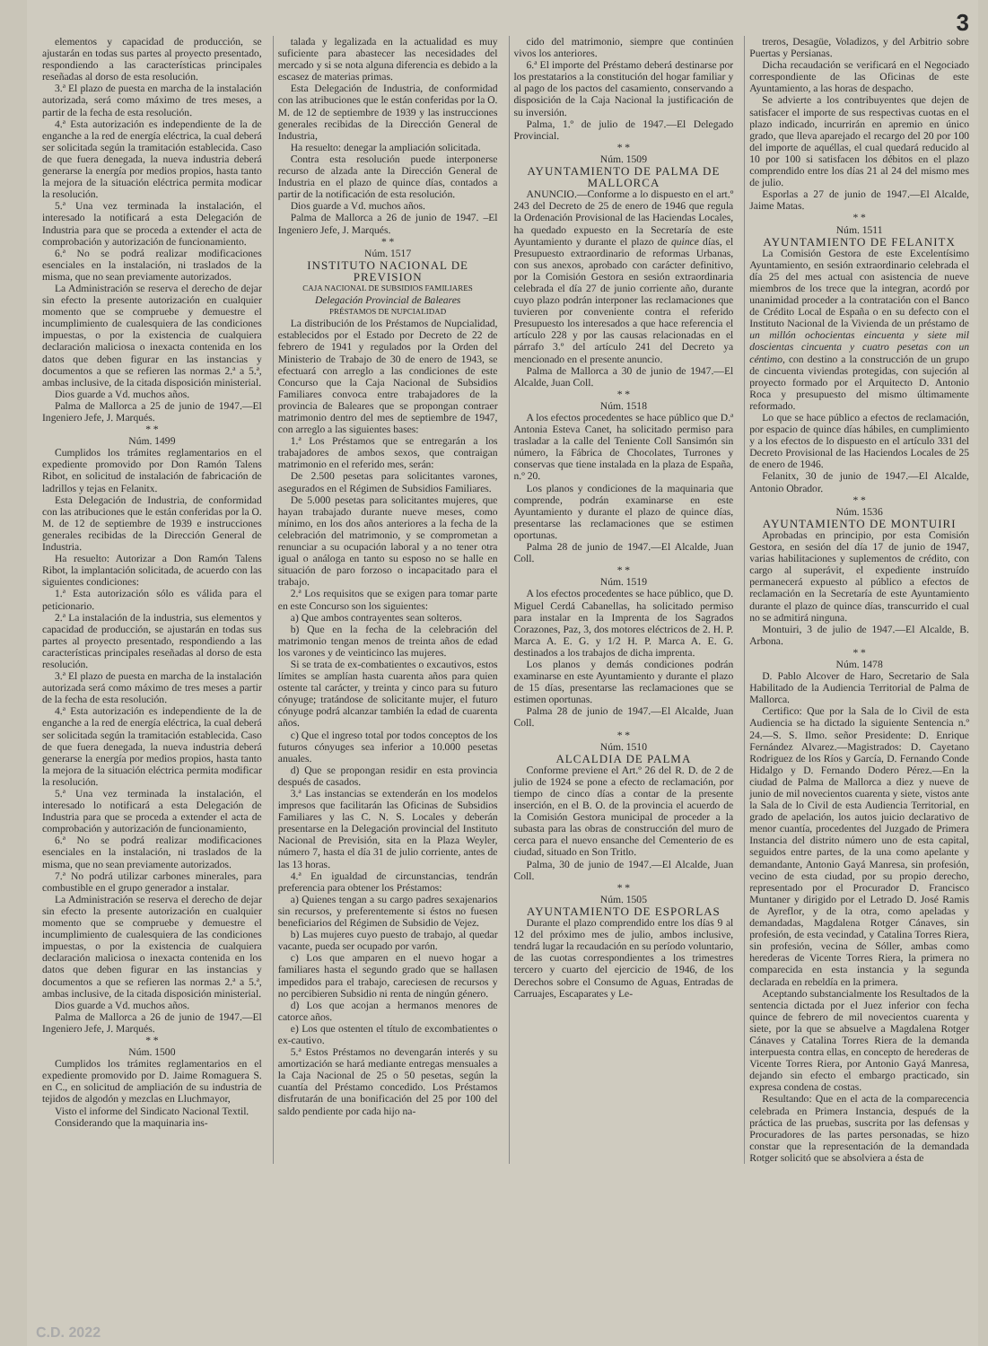3
elementos y capacidad de producción, se ajustarán en todas sus partes al proyecto presentado, respondiendo a las características principales reseñadas al dorso de esta resolución.
3.ª El plazo de puesta en marcha de la instalación autorizada, será como máximo de tres meses, a partir de la fecha de esta resolución.
4.ª Esta autorización es independiente de la de enganche a la red de energía eléctrica, la cual deberá ser solicitada según la tramitación establecida. Caso de que fuera denegada, la nueva industria deberá generarse la energía por medios propios, hasta tanto la mejora de la situación eléctrica permita modicar la resolución.
5.ª Una vez terminada la instalación, el interesado la notificará a esta Delegación de Industria para que se proceda a extender el acta de comprobación y autorización de funcionamiento.
6.ª No se podrá realizar modificaciones esenciales en la instalación, ni traslados de la misma, que no sean previamente autorizados.
La Administración se reserva el derecho de dejar sin efecto la presente autorización en cualquier momento que se compruebe y demuestre el incumplimiento de cualesquiera de las condiciones impuestas, o por la existencia de cualquiera declaración maliciosa o inexacta contenida en los datos que deben figurar en las instancias y documentos a que se refieren las normas 2.ª a 5.ª, ambas inclusive, de la citada disposición ministerial.
Dios guarde a Vd. muchos años.
Palma de Mallorca a 25 de junio de 1947.—El Ingeniero Jefe, J. Marqués.
* *
Núm. 1499
Cumplidos los trámites reglamentarios en el expediente promovido por Don Ramón Talens Ribot, en solicitud de instalación de fabricación de ladrillos y tejas en Felanitx.
Esta Delegación de Industria, de conformidad con las atribuciones que le están conferidas por la O. M. de 12 de septiembre de 1939 e instrucciones generales recibidas de la Dirección General de Industria.
Ha resuelto: Autorizar a Don Ramón Talens Ribot, la implantación solicitada, de acuerdo con las siguientes condiciones:
1.ª Esta autorización sólo es válida para el peticionario.
2.ª La instalación de la industria, sus elementos y capacidad de producción, se ajustarán en todas sus partes al proyecto presentado, respondiendo a las características principales reseñadas al dorso de esta resolución.
3.ª El plazo de puesta en marcha de la instalación autorizada será como máximo de tres meses a partir de la fecha de esta resolución.
4.ª Esta autorización es independiente de la de enganche a la red de energía eléctrica, la cual deberá ser solicitada según la tramitación establecida. Caso de que fuera denegada, la nueva industria deberá generarse la energía por medios propios, hasta tanto la mejora de la situación eléctrica permita modificar la resolución.
5.ª Una vez terminada la instalación, el interesado lo notificará a esta Delegación de Industria para que se proceda a extender el acta de comprobación y autorización de funcionamiento,
6.ª No se podrá realizar modificaciones esenciales en la instalación, ni traslados de la misma, que no sean previamente autorizados.
7.ª No podrá utilizar carbones minerales, para combustible en el grupo generador a instalar.
La Administración se reserva el derecho de dejar sin efecto la presente autorización en cualquier momento que se compruebe y demuestre el incumplimiento de cualesquiera de las condiciones impuestas, o por la existencia de cualquiera declaración maliciosa o inexacta contenida en los datos que deben figurar en las instancias y documentos a que se refieren las normas 2.ª a 5.ª, ambas inclusive, de la citada disposición ministerial.
Dios guarde a Vd. muchos años.
Palma de Mallorca a 26 de junio de 1947.—El Ingeniero Jefe, J. Marqués.
* *
Núm. 1500
Cumplidos los trámites reglamentarios en el expediente promovido por D. Jaime Romaguera S. en C., en solicitud de ampliación de su industria de tejidos de algodón y mezclas en Lluchmayor,
Visto el informe del Sindicato Nacional Textil.
Considerando que la maquinaria ins-
talada y legalizada en la actualidad es muy suficiente para abastecer las necesidades del mercado y si se nota alguna diferencia es debido a la escasez de materias primas.
Esta Delegación de Industria, de conformidad con las atribuciones que le están conferidas por la O. M. de 12 de septiembre de 1939 y las instrucciones generales recibidas de la Dirección General de Industria,
Ha resuelto: denegar la ampliación solicitada.
Contra esta resolución puede interponerse recurso de alzada ante la Dirección General de Industria en el plazo de quince días, contados a partir de la notificación de esta resolución.
Dios guarde a Vd. muchos años.
Palma de Mallorca a 26 de junio de 1947. –El Ingeniero Jefe, J. Marqués.
* *
Núm. 1517
INSTITUTO NACIONAL DE PREVISION
CAJA NACIONAL DE SUBSIDIOS FAMILIARES
Delegación Provincial de Baleares
PRÉSTAMOS DE NUPCIALIDAD
La distribución de los Préstamos de Nupcialidad, establecidos por el Estado por Decreto de 22 de febrero de 1941 y regulados por la Orden del Ministerio de Trabajo de 30 de enero de 1943, se efectuará con arreglo a las condiciones de este Concurso que la Caja Nacional de Subsidios Familiares convoca entre trabajadores de la provincia de Baleares que se propongan contraer matrimonio dentro del mes de septiembre de 1947, con arreglo a las siguientes bases:
1.ª Los Préstamos que se entregarán a los trabajadores de ambos sexos, que contraigan matrimonio en el referido mes, serán:
De 2.500 pesetas para solicitantes varones, asegurados en el Régimen de Subsidios Familiares.
De 5.000 pesetas para solicitantes mujeres, que hayan trabajado durante nueve meses, como mínimo, en los dos años anteriores a la fecha de la celebración del matrimonio, y se comprometan a renunciar a su ocupación laboral y a no tener otra igual o análoga en tanto su esposo no se halle en situación de paro forzoso o incapacitado para el trabajo.
2.ª Los requisitos que se exigen para tomar parte en este Concurso son los siguientes:
a) Que ambos contrayentes sean solteros.
b) Que en la fecha de la celebración del matrimonio tengan menos de treinta años de edad los varones y de veinticinco las mujeres.
Si se trata de ex-combatientes o excautivos, estos límites se amplían hasta cuarenta años para quien ostente tal carácter, y treinta y cinco para su futuro cónyuge; tratándose de solicitante mujer, el futuro cónyuge podrá alcanzar también la edad de cuarenta años.
c) Que el ingreso total por todos conceptos de los futuros cónyuges sea inferior a 10.000 pesetas anuales.
d) Que se propongan residir en esta provincia después de casados.
3.ª Las instancias se extenderán en los modelos impresos que facilitarán las Oficinas de Subsidios Familiares y las C. N. S. Locales y deberán presentarse en la Delegación provincial del Instituto Nacional de Previsión, sita en la Plaza Weyler, número 7, hasta el día 31 de julio corriente, antes de las 13 horas.
4.ª En igualdad de circunstancias, tendrán preferencia para obtener los Préstamos:
a) Quienes tengan a su cargo padres sexajenarios sin recursos, y preferentemente si éstos no fuesen beneficiarios del Régimen de Subsidio de Vejez.
b) Las mujeres cuyo puesto de trabajo, al quedar vacante, pueda ser ocupado por varón.
c) Los que amparen en el nuevo hogar a familiares hasta el segundo grado que se hallasen impedidos para el trabajo, careciesen de recursos y no percibieren Subsidio ni renta de ningún género.
d) Los que acojan a hermanos menores de catorce años.
e) Los que ostenten el título de excombatientes o ex-cautivo.
5.ª Estos Préstamos no devengarán interés y su amortización se hará mediante entregas mensuales a la Caja Nacional de 25 o 50 pesetas, según la cuantía del Préstamo concedido. Los Préstamos disfrutarán de una bonificación del 25 por 100 del saldo pendiente por cada hijo na-
cido del matrimonio, siempre que continúen vivos los anteriores.
6.ª El importe del Préstamo deberá destinarse por los prestatarios a la constitución del hogar familiar y al pago de los pactos del casamiento, conservando a disposición de la Caja Nacional la justificación de su inversión.
Palma, 1.º de julio de 1947.—El Delegado Provincial.
* *
Núm. 1509
AYUNTAMIENTO DE PALMA DE MALLORCA
ANUNCIO.—Conforme a lo dispuesto en el art.º 243 del Decreto de 25 de enero de 1946 que regula la Ordenación Provisional de las Haciendas Locales, ha quedado expuesto en la Secretaría de este Ayuntamiento y durante el plazo de quince días, el Presupuesto extraordinario de reformas Urbanas, con sus anexos, aprobado con carácter definitivo, por la Comisión Gestora en sesión extraordinaria celebrada el día 27 de junio corriente año, durante cuyo plazo podrán interponer las reclamaciones que tuvieren por conveniente contra el referido Presupuesto los interesados a que hace referencia el artículo 228 y por las causas relacionadas en el párrafo 3.º del artículo 241 del Decreto ya mencionado en el presente anuncio.
Palma de Mallorca a 30 de junio de 1947.—El Alcalde, Juan Coll.
* *
Núm. 1518
A los efectos procedentes se hace público que D.ª Antonia Esteva Canet, ha solicitado permiso para trasladar a la calle del Teniente Coll Sansimón sin número, la Fábrica de Chocolates, Turrones y conservas que tiene instalada en la plaza de España, n.º 20.
Los planos y condiciones de la maquinaria que comprende, podrán examinarse en este Ayuntamiento y durante el plazo de quince días, presentarse las reclamaciones que se estimen oportunas.
Palma 28 de junio de 1947.—El Alcalde, Juan Coll.
* *
Núm. 1519
A los efectos procedentes se hace público, que D. Miguel Cerdá Cabanellas, ha solicitado permiso para instalar en la Imprenta de los Sagrados Corazones, Paz, 3, dos motores eléctricos de 2. H. P. Marca A. E. G. y 1/2 H. P. Marca A. E. G. destinados a los trabajos de dicha imprenta.
Los planos y demás condiciones podrán examinarse en este Ayuntamiento y durante el plazo de 15 días, presentarse las reclamaciones que se estimen oportunas.
Palma 28 de junio de 1947.—El Alcalde, Juan Coll.
* *
Núm. 1510
ALCALDIA DE PALMA
Conforme previene el Art.º 26 del R. D. de 2 de julio de 1924 se pone a efecto de reclamación, por tiempo de cinco días a contar de la presente inserción, en el B. O. de la provincia el acuerdo de la Comisión Gestora municipal de proceder a la subasta para las obras de construcción del muro de cerca para el nuevo ensanche del Cementerio de es ciudad, situado en Son Tritlo.
Palma, 30 de junio de 1947.—El Alcalde, Juan Coll.
* *
Núm. 1505
AYUNTAMIENTO DE ESPORLAS
Durante el plazo comprendido entre los días 9 al 12 del próximo mes de julio, ambos inclusive, tendrá lugar la recaudación en su período voluntario, de las cuotas correspondientes a los trimestres tercero y cuarto del ejercicio de 1946, de los Derechos sobre el Consumo de Aguas, Entradas de Carruajes, Escaparates y Le-
treros, Desagüe, Voladizos, y del Arbitrio sobre Puertas y Persianas.
Dicha recaudación se verificará en el Negociado correspondiente de las Oficinas de este Ayuntamiento, a las horas de despacho.
Se advierte a los contribuyentes que dejen de satisfacer el importe de sus respectivas cuotas en el plazo indicado, incurrirán en apremio en único grado, que lleva aparejado el recargo del 20 por 100 del importe de aquéllas, el cual quedará reducido al 10 por 100 si satisfacen los débitos en el plazo comprendido entre los días 21 al 24 del mismo mes de julio.
Esporlas a 27 de junio de 1947.—El Alcalde, Jaime Matas.
* *
Núm. 1511
AYUNTAMIENTO DE FELANITX
La Comisión Gestora de este Excelentísimo Ayuntamiento, en sesión extraordinario celebrada el día 25 del mes actual con asistencia de nueve miembros de los trece que la integran, acordó por unanimidad proceder a la contratación con el Banco de Crédito Local de España o en su defecto con el Instituto Nacional de la Vivienda de un préstamo de un millón ochocientas eincuenta y siete mil doscientas cincuenta y cuatro pesetas con un céntimo, con destino a la construcción de un grupo de cincuenta viviendas protegidas, con sujeción al proyecto formado por el Arquitecto D. Antonio Roca y presupuesto del mismo últimamente reformado.
Lo que se hace público a efectos de reclamación, por espacio de quince días hábiles, en cumplimiento y a los efectos de lo dispuesto en el artículo 331 del Decreto Provisional de las Haciendos Locales de 25 de enero de 1946.
Felanitx, 30 de junio de 1947.—El Alcalde, Antonio Obrador.
* *
Núm. 1536
AYUNTAMIENTO DE MONTUIRI
Aprobadas en principio, por esta Comisión Gestora, en sesión del día 17 de junio de 1947, varias habilitaciones y suplementos de crédito, con cargo al superávit, el expediente instruído permanecerá expuesto al público a efectos de reclamación en la Secretaría de este Ayuntamiento durante el plazo de quince días, transcurrido el cual no se admitirá ninguna.
Montuiri, 3 de julio de 1947.—El Alcalde, B. Arbona.
* *
Núm. 1478
D. Pablo Alcover de Haro, Secretario de Sala Habilitado de la Audiencia Territorial de Palma de Mallorca.
Certifico: Que por la Sala de lo Civil de esta Audiencia se ha dictado la siguiente Sentencia n.º 24.—S. S. Ilmo. señor Presidente: D. Enrique Fernández Alvarez.—Magistrados: D. Cayetano Rodriguez de los Ríos y García, D. Fernando Conde Hidalgo y D. Fernando Dodero Pérez.—En la ciudad de Palma de Mallorca a diez y nueve de junio de mil novecientos cuarenta y siete, vistos ante la Sala de lo Civil de esta Audiencia Territorial, en grado de apelación, los autos juicio declarativo de menor cuantía, procedentes del Juzgado de Primera Instancia del distrito número uno de esta capital, seguidos entre partes, de la una como apelante y demandante, Antonio Gayá Manresa, sin profesión, vecino de esta ciudad, por su propio derecho, representado por el Procurador D. Francisco Muntaner y dirigido por el Letrado D. José Ramis de Ayreflor, y de la otra, como apeladas y demandadas, Magdalena Rotger Cánaves, sin profesión, de esta vecindad, y Catalina Torres Riera, sin profesión, vecina de Sóller, ambas como herederas de Vicente Torres Riera, la primera no comparecida en esta instancia y la segunda declarada en rebeldía en la primera.
Aceptando substancialmente los Resultados de la sentencia dictada por el Juez inferior con fecha quince de febrero de mil novecientos cuarenta y siete, por la que se absuelve a Magdalena Rotger Cánaves y Catalina Torres Riera de la demanda interpuesta contra ellas, en concepto de herederas de Vicente Torres Riera, por Antonio Gayá Manresa, dejando sin efecto el embargo practicado, sin expresa condena de costas.
Resultando: Que en el acta de la comparecencia celebrada en Primera Instancia, después de la práctica de las pruebas, suscrita por las defensas y Procuradores de las partes personadas, se hizo constar que la representación de la demandada Rotger solicitó que se absolviera a ésta de
C.D. 2022